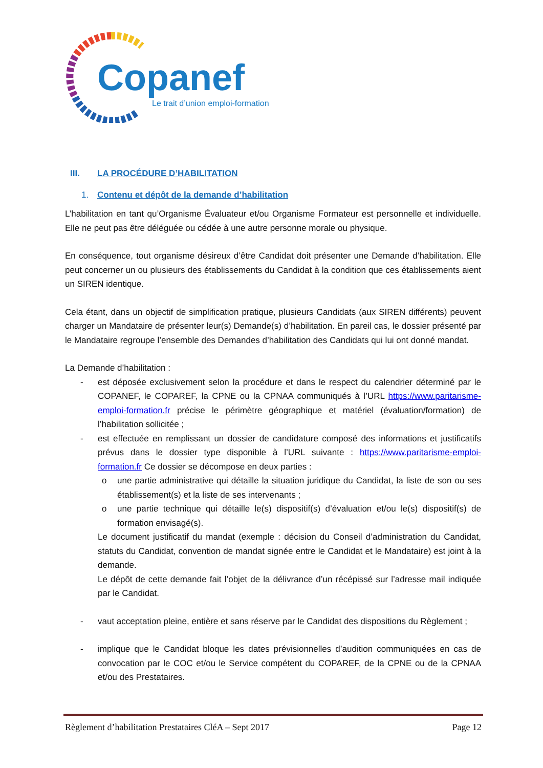Copanef
Le trait d’union emploi-formation
III. LA PROCÉDURE D’HABILITATION
1. Contenu et dépôt de la demande d’habilitation
L’habilitation en tant qu’Organisme Évaluateur et/ou Organisme Formateur est personnelle et individuelle. Elle ne peut pas être déléguée ou cédée à une autre personne morale ou physique.
En conséquence, tout organisme désireux d’être Candidat doit présenter une Demande d’habilitation. Elle peut concerner un ou plusieurs des établissements du Candidat à la condition que ces établissements aient un SIREN identique.
Cela étant, dans un objectif de simplification pratique, plusieurs Candidats (aux SIREN différents) peuvent charger un Mandataire de présenter leur(s) Demande(s) d’habilitation. En pareil cas, le dossier présenté par le Mandataire regroupe l’ensemble des Demandes d’habilitation des Candidats qui lui ont donné mandat.
La Demande d’habilitation :
- est déposée exclusivement selon la procédure et dans le respect du calendrier déterminé par le COPANEF, le COPAREF, la CPNE ou la CPNAA communiqués à l’URL https://www.paritarisme-emploi-formation.fr précise le périmètre géographique et matériel (évaluation/formation) de l’habilitation sollicitée ;
- est effectuée en remplissant un dossier de candidature composé des informations et justificatifs prévus dans le dossier type disponible à l’URL suivante : https://www.paritarisme-emploi-formation.fr Ce dossier se décompose en deux parties :
o une partie administrative qui détaille la situation juridique du Candidat, la liste de son ou ses établissement(s) et la liste de ses intervenants ;
o une partie technique qui détaille le(s) dispositif(s) d’évaluation et/ou le(s) dispositif(s) de formation envisagé(s).
Le document justificatif du mandat (exemple : décision du Conseil d’administration du Candidat, statuts du Candidat, convention de mandat signée entre le Candidat et le Mandataire) est joint à la demande.
Le dépôt de cette demande fait l’objet de la délivrance d’un récépissé sur l’adresse mail indiquée par le Candidat.
- vaut acceptation pleine, entière et sans réserve par le Candidat des dispositions du Règlement ;
- implique que le Candidat bloque les dates prévisionnelles d’audition communiquées en cas de convocation par le COC et/ou le Service compétent du COPAREF, de la CPNE ou de la CPNAA et/ou des Prestataires.
Règlement d’habilitation Prestataires CléA – Sept 2017 Page 12